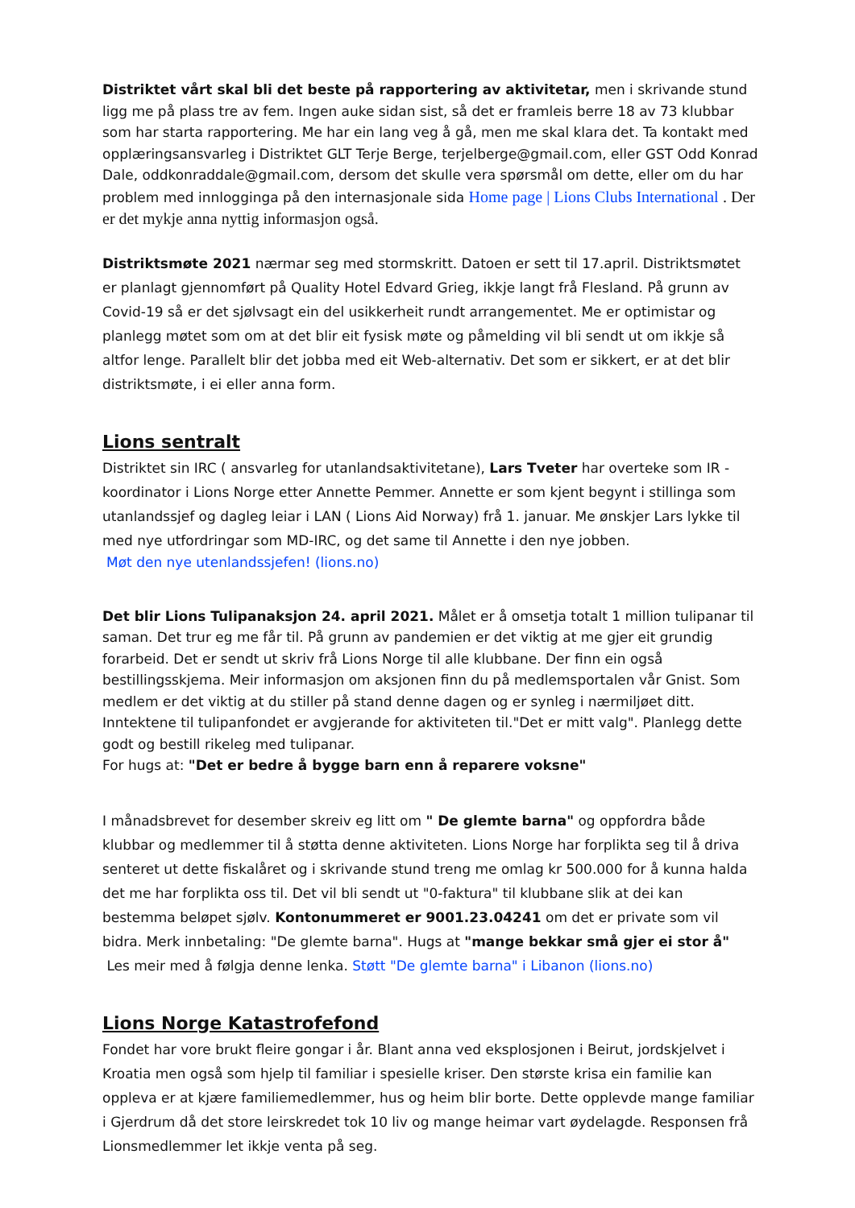Distriktet vårt skal bli det beste på rapportering av aktivitetar, men i skrivande stund ligg me på plass tre av fem. Ingen auke sidan sist, så det er framleis berre 18 av 73 klubbar som har starta rapportering. Me har ein lang veg å gå, men me skal klara det. Ta kontakt med opplæringsansvarleg i Distriktet GLT Terje Berge, terjelberge@gmail.com, eller GST Odd Konrad Dale, oddkonraddale@gmail.com, dersom det skulle vera spørsmål om dette, eller om du har problem med innlogginga på den internasjonale sida Home page | Lions Clubs International . Der er det mykje anna nyttig informasjon også.
Distriktsmøte 2021 nærmar seg med stormskritt. Datoen er sett til 17.april. Distriktsmøtet er planlagt gjennomført på Quality Hotel Edvard Grieg, ikkje langt frå Flesland. På grunn av Covid-19 så er det sjølvsagt ein del usikkerheit rundt arrangementet. Me er optimistar og planlegg møtet som om at det blir eit fysisk møte og påmelding vil bli sendt ut om ikkje så altfor lenge. Parallelt blir det jobba med eit Web-alternativ. Det som er sikkert, er at det blir distriktsmøte, i ei eller anna form.
Lions sentralt
Distriktet sin IRC ( ansvarleg for utanlandsaktivitetane), Lars Tveter har overteke som IR - koordinator i Lions Norge etter Annette Pemmer. Annette er som kjent begynt i stillinga som utanlandssjef og dagleg leiar i LAN ( Lions Aid Norway) frå 1. januar. Me ønskjer Lars lykke til med nye utfordringar som MD-IRC, og det same til Annette i den nye jobben.
Møt den nye utenlandssjefen! (lions.no)
Det blir Lions Tulipanaksjon 24. april 2021. Målet er å omsetja totalt 1 million tulipanar til saman. Det trur eg me får til. På grunn av pandemien er det viktig at me gjer eit grundig forarbeid. Det er sendt ut skriv frå Lions Norge til alle klubbane. Der finn ein også bestillingsskjema. Meir informasjon om aksjonen finn du på medlemsportalen vår Gnist. Som medlem er det viktig at du stiller på stand denne dagen og er synleg i nærmiljøet ditt. Inntektene til tulipanfondet er avgjerande for aktiviteten til."Det er mitt valg". Planlegg dette godt og bestill rikeleg med tulipanar.
For hugs at: "Det er bedre å bygge barn enn å reparere voksne"
I månadsbrevet for desember skreiv eg litt om " De glemte barna" og oppfordra både klubbar og medlemmer til å støtta denne aktiviteten. Lions Norge har forplikta seg til å driva senteret ut dette fiskalåret og i skrivande stund treng me omlag kr 500.000 for å kunna halda det me har forplikta oss til. Det vil bli sendt ut "0-faktura" til klubbane slik at dei kan bestemma beløpet sjølv. Kontonummeret er 9001.23.04241 om det er private som vil bidra. Merk innbetaling: "De glemte barna". Hugs at "mange bekkar små gjer ei stor å"
Les meir med å følgja denne lenka. Støtt "De glemte barna" i Libanon (lions.no)
Lions Norge Katastrofefond
Fondet har vore brukt fleire gongar i år. Blant anna ved eksplosjonen i Beirut, jordskjelvet i Kroatia men også som hjelp til familiar i spesielle kriser. Den største krisa ein familie kan oppleva er at kjære familiemedlemmer, hus og heim blir borte. Dette opplevde mange familiar i Gjerdrum då det store leirskredet tok 10 liv og mange heimar vart øydelagde. Responsen frå Lionsmedlemmer let ikkje venta på seg.